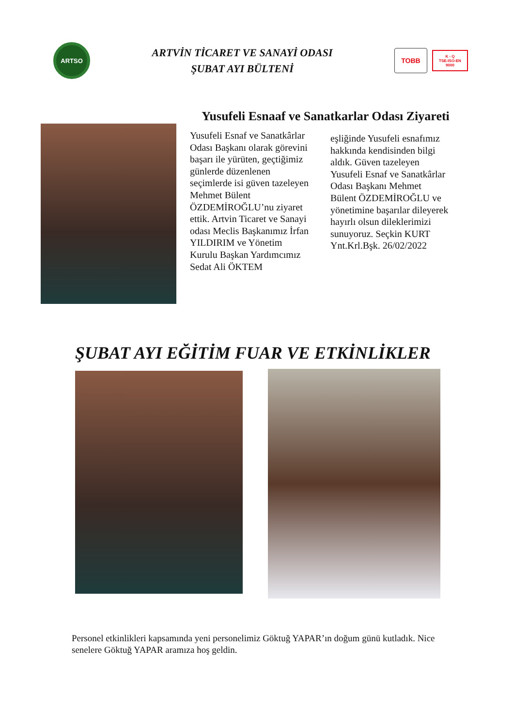ARTSO
ARTVİN TİCARET VE SANAYİ ODASI
ŞUBAT AYI BÜLTENİ
TOBB
K - Q
TSE-ISO-EN
9000
Yusufeli Esnaaf ve Sanatkarlar Odası Ziyareti
Yusufeli Esnaf ve Sanatkârlar Odası Başkanı olarak görevini başarı ile yürüten, geçtiğimiz günlerde düzenlenen seçimlerde isi güven tazeleyen Mehmet Bülent ÖZDEMİROĞLU’nu ziyaret ettik. Artvin Ticaret ve Sanayi odası Meclis Başkanımız İrfan YILDIRIM ve Yönetim Kurulu Başkan Yardımcımız Sedat Ali ÖKTEM
eşliğinde Yusufeli esnafımız hakkında kendisinden bilgi aldık. Güven tazeleyen Yusufeli Esnaf ve Sanatkârlar Odası Başkanı Mehmet Bülent ÖZDEMİROĞLU ve yönetimine başarılar dileyerek hayırlı olsun dileklerimizi sunuyoruz. Seçkin KURT Ynt.Krl.Bşk. 26/02/2022
ŞUBAT AYI EĞİTİM FUAR VE ETKİNLİKLER
Personel etkinlikleri kapsamında yeni personelimiz Göktuğ YAPAR’ın doğum günü kutladık. Nice senelere Göktuğ YAPAR aramıza hoş geldin.